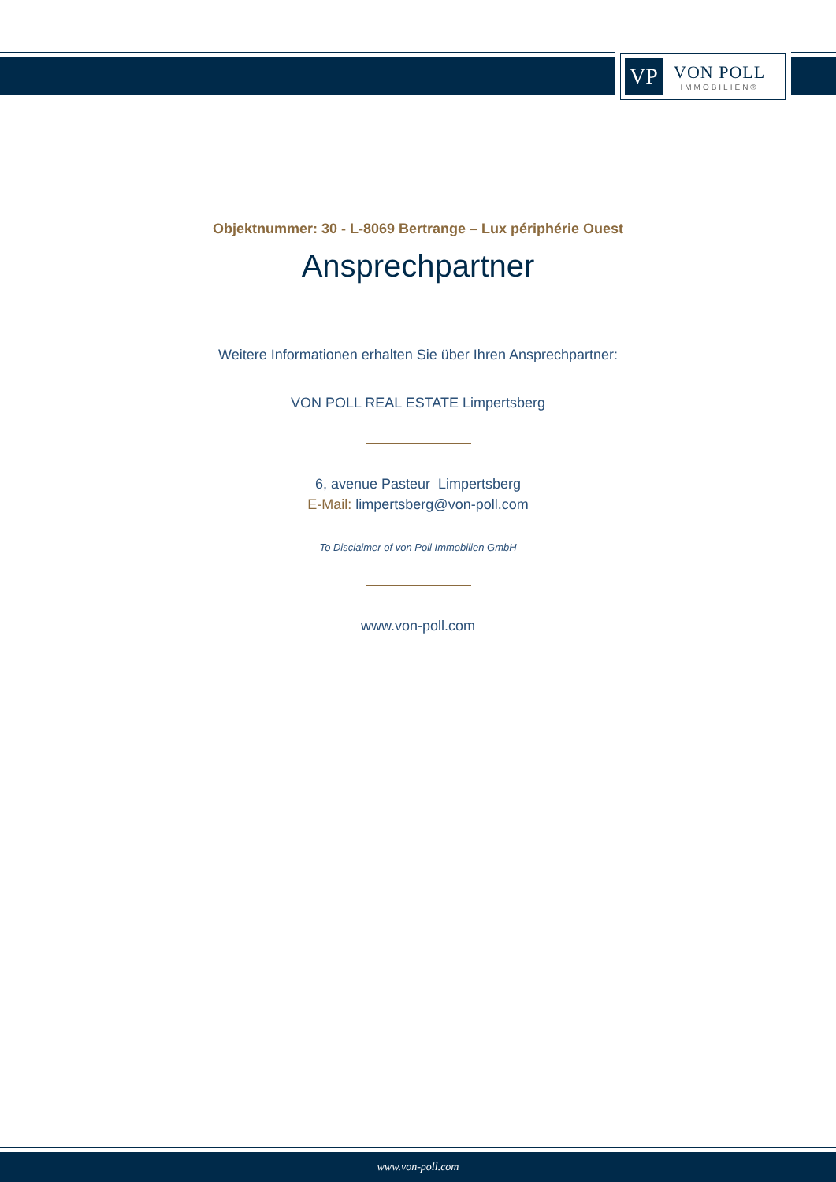VP
VON POLL
IMMOBILIEN®
Objektnummer: 30 - L-8069 Bertrange – Lux périphérie Ouest
Ansprechpartner
Weitere Informationen erhalten Sie über Ihren Ansprechpartner:
VON POLL REAL ESTATE Limpertsberg
6, avenue Pasteur Limpertsberg
E-Mail: limpertsberg@von-poll.com
To Disclaimer of von Poll Immobilien GmbH
www.von-poll.com
www.von-poll.com